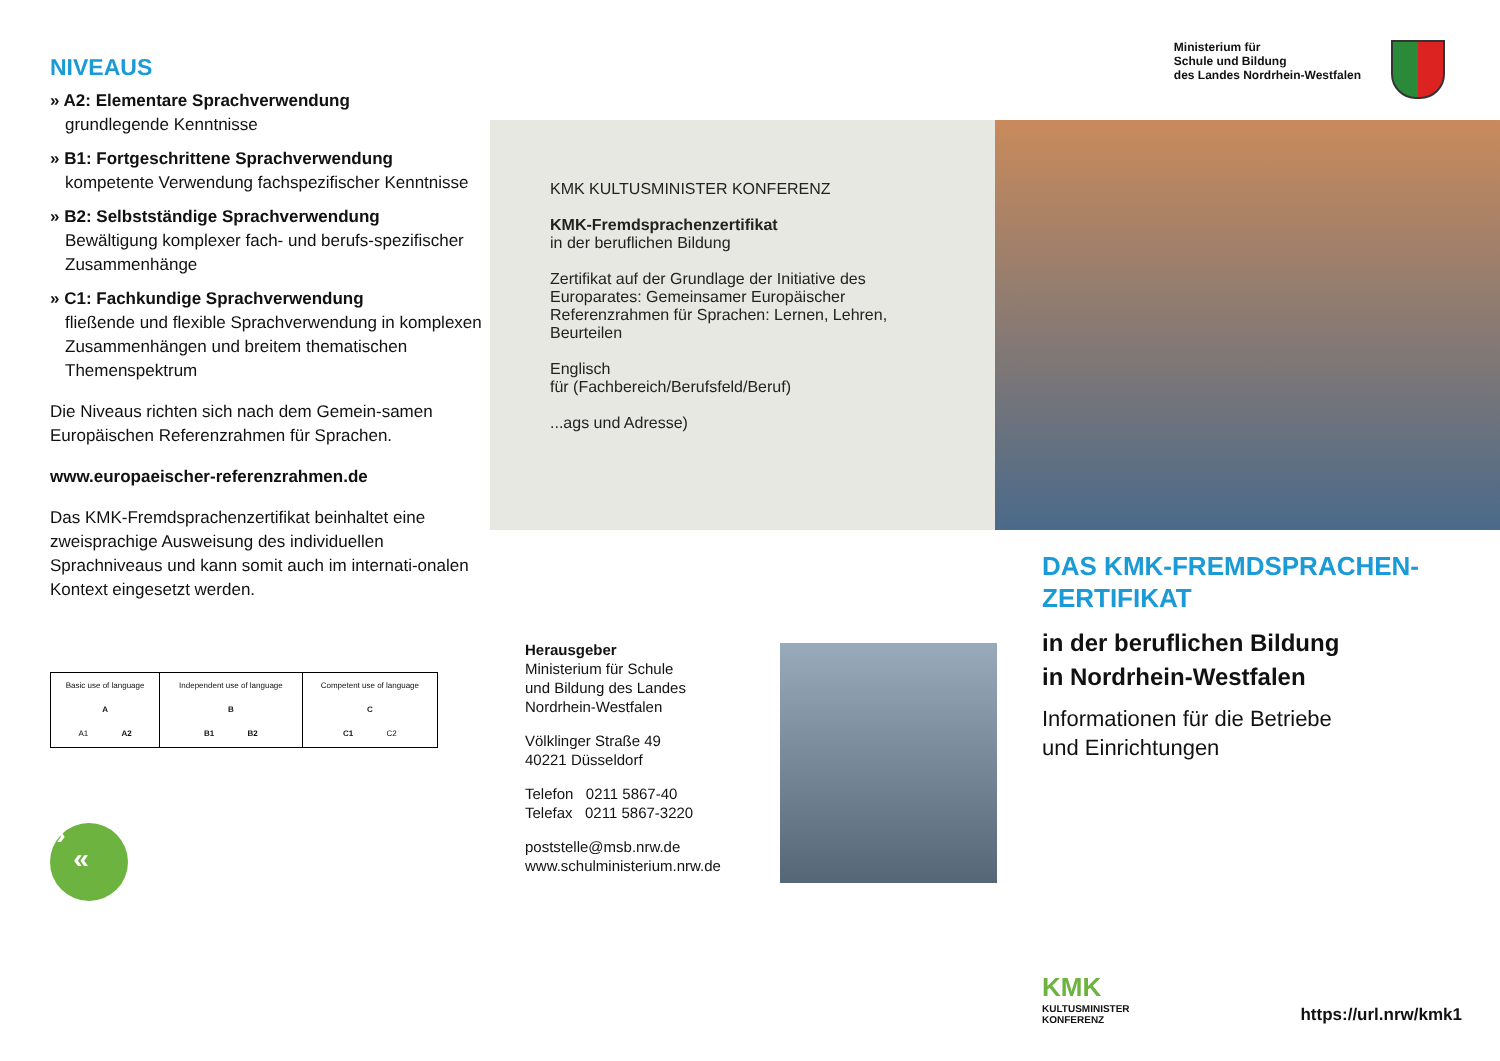NIVEAUS
» A2: Elementare Sprachverwendung
grundlegende Kenntnisse
» B1: Fortgeschrittene Sprachverwendung
kompetente Verwendung fachspezifischer Kenntnisse
» B2: Selbstständige Sprachverwendung
Bewältigung komplexer fach- und berufs-spezifischer Zusammenhänge
» C1: Fachkundige Sprachverwendung
fließende und flexible Sprachverwendung in komplexen Zusammenhängen und breitem thematischen Themenspektrum
Die Niveaus richten sich nach dem Gemein-samen Europäischen Referenzrahmen für Sprachen.
www.europaeischer-referenzrahmen.de
Das KMK-Fremdsprachenzertifikat beinhaltet eine zweisprachige Ausweisung des individuellen Sprachniveaus und kann somit auch im internati-onalen Kontext eingesetzt werden.
| Basic use of language A A1 A2 | Independent use of language B B1 B2 | Competent use of language C C1 C2 |
»
«
Ministerium für
Schule und Bildung
des Landes Nordrhein-Westfalen
KMK KULTUSMINISTER KONFERENZ
KMK-Fremdsprachenzertifikat
in der beruflichen Bildung
Zertifikat auf der Grundlage der Initiative des Europarates: Gemeinsamer Europäischer Referenzrahmen für Sprachen: Lernen, Lehren, Beurteilen
Englisch
für (Fachbereich/Berufsfeld/Beruf)
...ags und Adresse)
Herausgeber
Ministerium für Schule
und Bildung des Landes
Nordrhein-Westfalen
Völklinger Straße 49
40221 Düsseldorf
Telefon 0211 5867-40
Telefax 0211 5867-3220
poststelle@msb.nrw.de
www.schulministerium.nrw.de
DAS KMK-FREMDSPRACHEN-ZERTIFIKAT
in der beruflichen Bildung
in Nordrhein-Westfalen
Informationen für die Betriebe
und Einrichtungen
KMK
KULTUSMINISTER
KONFERENZ
https://url.nrw/kmk1